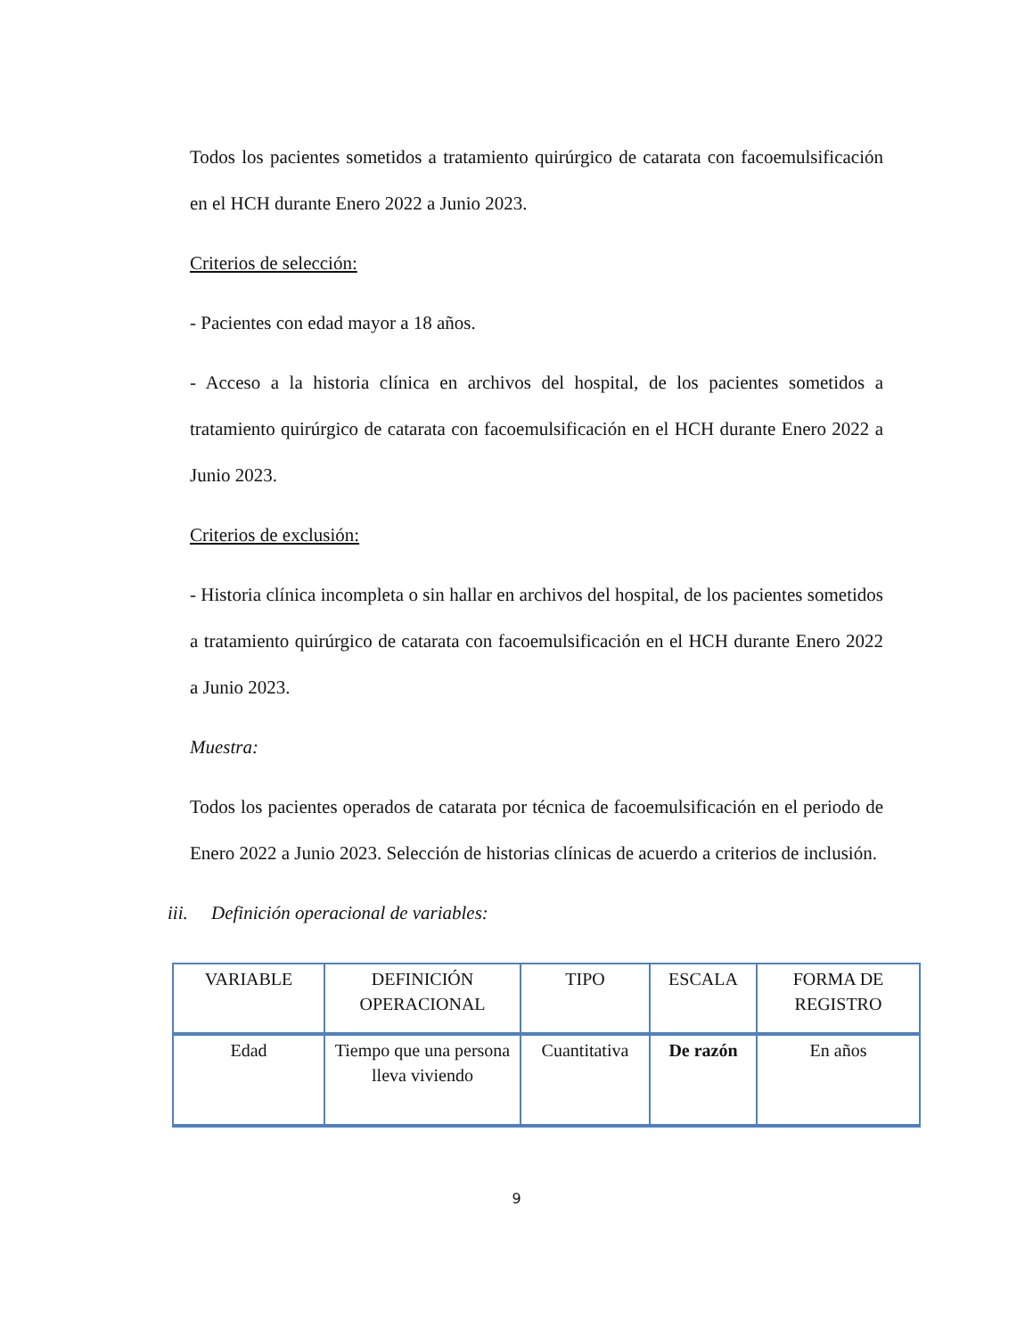Todos los pacientes sometidos a tratamiento quirúrgico de catarata con facoemulsificación en el HCH durante Enero 2022 a Junio 2023.
Criterios de selección:
- Pacientes con edad mayor a 18 años.
- Acceso a la historia clínica en archivos del hospital, de los pacientes sometidos a tratamiento quirúrgico de catarata con facoemulsificación en el HCH durante Enero 2022 a Junio 2023.
Criterios de exclusión:
- Historia clínica incompleta o sin hallar en archivos del hospital, de los pacientes sometidos a tratamiento quirúrgico de catarata con facoemulsificación en el HCH durante Enero 2022 a Junio 2023.
Muestra:
Todos los pacientes operados de catarata por técnica de facoemulsificación en el periodo de Enero 2022 a Junio 2023. Selección de historias clínicas de acuerdo a criterios de inclusión.
iii. Definición operacional de variables:
| VARIABLE | DEFINICIÓN OPERACIONAL | TIPO | ESCALA | FORMA DE REGISTRO |
| Edad | Tiempo que una persona lleva viviendo | Cuantitativa | De razón | En años |
9